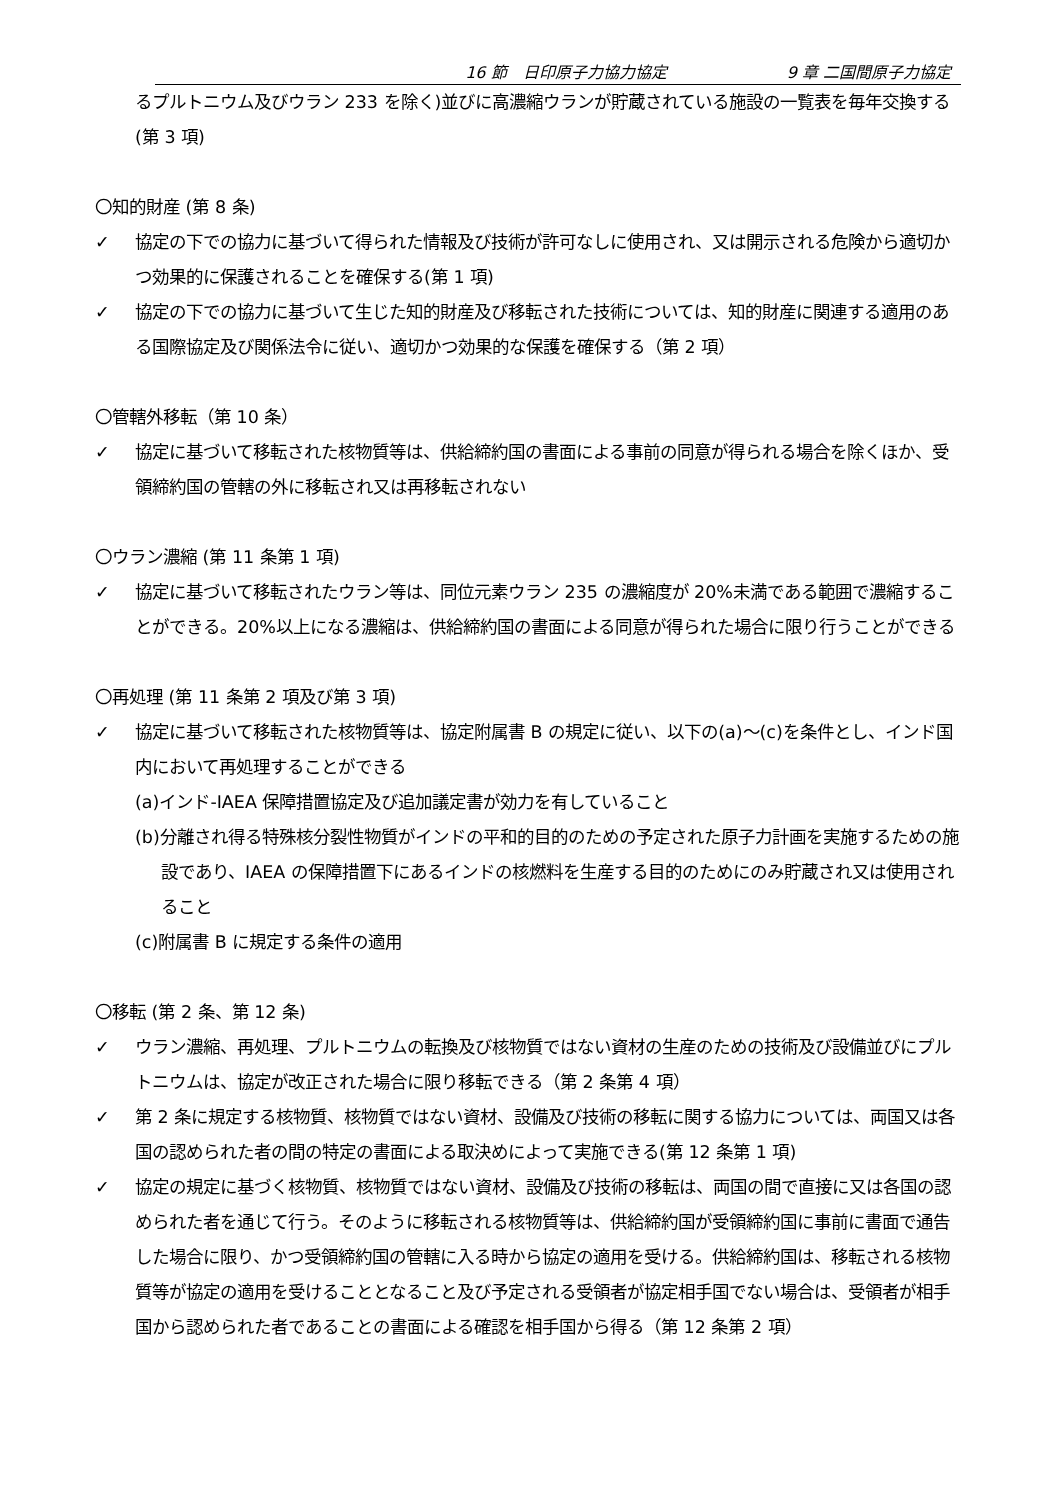16 節　日印原子力協力協定 9 章 二国間原子力協定
るプルトニウム及びウラン 233 を除く)並びに高濃縮ウランが貯蔵されている施設の一覧表を毎年交換する(第 3 項)
〇知的財産 (第 8 条)
✓ 協定の下での協力に基づいて得られた情報及び技術が許可なしに使用され、又は開示される危険から適切かつ効果的に保護されることを確保する(第 1 項)
✓ 協定の下での協力に基づいて生じた知的財産及び移転された技術については、知的財産に関連する適用のある国際協定及び関係法令に従い、適切かつ効果的な保護を確保する（第 2 項）
〇管轄外移転（第 10 条）
✓ 協定に基づいて移転された核物質等は、供給締約国の書面による事前の同意が得られる場合を除くほか、受領締約国の管轄の外に移転され又は再移転されない
〇ウラン濃縮 (第 11 条第 1 項)
✓ 協定に基づいて移転されたウラン等は、同位元素ウラン 235 の濃縮度が 20%未満である範囲で濃縮することができる。20%以上になる濃縮は、供給締約国の書面による同意が得られた場合に限り行うことができる
〇再処理 (第 11 条第 2 項及び第 3 項)
✓ 協定に基づいて移転された核物質等は、協定附属書 B の規定に従い、以下の(a)〜(c)を条件とし、インド国内において再処理することができる
(a)インド-IAEA 保障措置協定及び追加議定書が効力を有していること
(b)分離され得る特殊核分裂性物質がインドの平和的目的のための予定された原子力計画を実施するための施設であり、IAEA の保障措置下にあるインドの核燃料を生産する目的のためにのみ貯蔵され又は使用されること
(c)附属書 B に規定する条件の適用
〇移転 (第 2 条、第 12 条)
✓ ウラン濃縮、再処理、プルトニウムの転換及び核物質ではない資材の生産のための技術及び設備並びにプルトニウムは、協定が改正された場合に限り移転できる（第 2 条第 4 項）
✓ 第 2 条に規定する核物質、核物質ではない資材、設備及び技術の移転に関する協力については、両国又は各国の認められた者の間の特定の書面による取決めによって実施できる(第 12 条第 1 項)
✓ 協定の規定に基づく核物質、核物質ではない資材、設備及び技術の移転は、両国の間で直接に又は各国の認められた者を通じて行う。そのように移転される核物質等は、供給締約国が受領締約国に事前に書面で通告した場合に限り、かつ受領締約国の管轄に入る時から協定の適用を受ける。供給締約国は、移転される核物質等が協定の適用を受けることとなること及び予定される受領者が協定相手国でない場合は、受領者が相手国から認められた者であることの書面による確認を相手国から得る（第 12 条第 2 項）